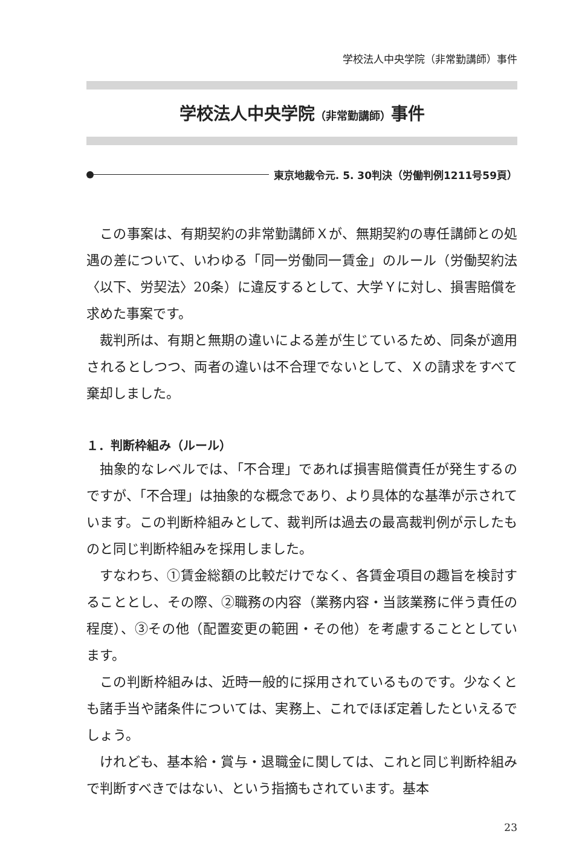学校法人中央学院（非常勤講師）事件
学校法人中央学院（非常勤講師）事件
東京地裁令元. 5. 30判決（労働判例1211号59頁）
この事案は、有期契約の非常勤講師Ｘが、無期契約の専任講師との処遇の差について、いわゆる「同一労働同一賃金」のルール（労働契約法〈以下、労契法〉20条）に違反するとして、大学Ｙに対し、損害賠償を求めた事案です。
裁判所は、有期と無期の違いによる差が生じているため、同条が適用されるとしつつ、両者の違いは不合理でないとして、Ｘの請求をすべて棄却しました。
１．判断枠組み（ルール）
抽象的なレベルでは、「不合理」であれば損害賠償責任が発生するのですが、「不合理」は抽象的な概念であり、より具体的な基準が示されています。この判断枠組みとして、裁判所は過去の最高裁判例が示したものと同じ判断枠組みを採用しました。
すなわち、①賃金総額の比較だけでなく、各賃金項目の趣旨を検討することとし、その際、②職務の内容（業務内容・当該業務に伴う責任の程度）、③その他（配置変更の範囲・その他）を考慮することとしています。
この判断枠組みは、近時一般的に採用されているものです。少なくとも諸手当や諸条件については、実務上、これでほぼ定着したといえるでしょう。
けれども、基本給・賞与・退職金に関しては、これと同じ判断枠組みで判断すべきではない、という指摘もされています。基本
23